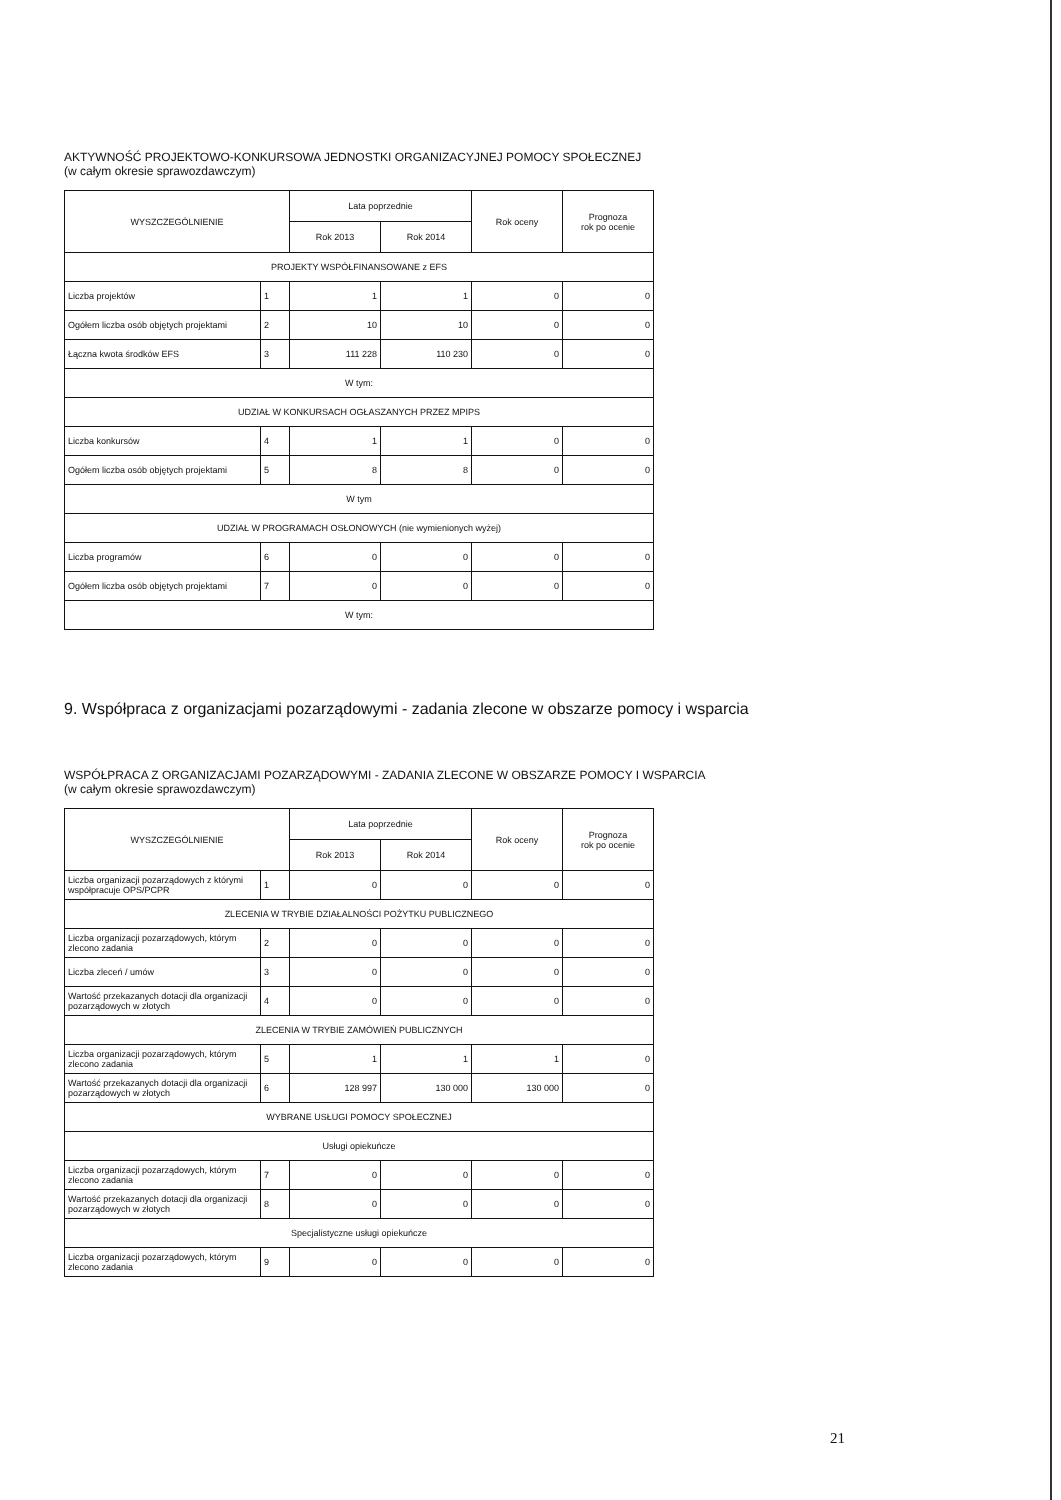AKTYWNOŚĆ PROJEKTOWO-KONKURSOWA JEDNOSTKI ORGANIZACYJNEJ POMOCY SPOŁECZNEJ
(w całym okresie sprawozdawczym)
| WYSZCZEGÓLNIENIE | | Lata poprzednie | | Rok oceny | Prognoza rok po ocenie |
| --- | --- | --- | --- | --- | --- |
| | | Rok 2013 | Rok 2014 | | |
| PROJEKTY WSPÓŁFINANSOWANE z EFS | | | | | |
| Liczba projektów | 1 | 1 | 1 | 0 | 0 |
| Ogółem liczba osób objętych projektami | 2 | 10 | 10 | 0 | 0 |
| Łączna kwota środków EFS | 3 | 111 228 | 110 230 | 0 | 0 |
| W tym: | | | | | |
| UDZIAŁ W KONKURSACH OGŁASZANYCH PRZEZ MPIPS | | | | | |
| Liczba konkursów | 4 | 1 | 1 | 0 | 0 |
| Ogółem liczba osób objętych projektami | 5 | 8 | 8 | 0 | 0 |
| W tym | | | | | |
| UDZIAŁ W PROGRAMACH OSŁONOWYCH (nie wymienionych wyżej) | | | | | |
| Liczba programów | 6 | 0 | 0 | 0 | 0 |
| Ogółem liczba osób objętych projektami | 7 | 0 | 0 | 0 | 0 |
| W tym: | | | | | |
9. Współpraca z organizacjami pozarządowymi - zadania zlecone w obszarze pomocy i wsparcia
WSPÓŁPRACA Z ORGANIZACJAMI POZARZĄDOWYMI - ZADANIA ZLECONE W OBSZARZE POMOCY I WSPARCIA
(w całym okresie sprawozdawczym)
| WYSZCZEGÓLNIENIE | | Lata poprzednie | | Rok oceny | Prognoza rok po ocenie |
| --- | --- | --- | --- | --- | --- |
| | | Rok 2013 | Rok 2014 | | |
| Liczba organizacji pozarządowych z którymi współpracuje OPS/PCPR | 1 | 0 | 0 | 0 | 0 |
| ZLECENIA W TRYBIE DZIAŁALNOŚCI POŻYTKU PUBLICZNEGO | | | | | |
| Liczba organizacji pozarządowych, którym zlecono zadania | 2 | 0 | 0 | 0 | 0 |
| Liczba zleceń / umów | 3 | 0 | 0 | 0 | 0 |
| Wartość przekazanych dotacji dla organizacji pozarządowych w złotych | 4 | 0 | 0 | 0 | 0 |
| ZLECENIA W TRYBIE ZAMÓWIEŃ PUBLICZNYCH | | | | | |
| Liczba organizacji pozarządowych, którym zlecono zadania | 5 | 1 | 1 | 1 | 0 |
| Wartość przekazanych dotacji dla organizacji pozarządowych w złotych | 6 | 128 997 | 130 000 | 130 000 | 0 |
| WYBRANE USŁUGI POMOCY SPOŁECZNEJ | | | | | |
| Usługi opiekuńcze | | | | | |
| Liczba organizacji pozarządowych, którym zlecono zadania | 7 | 0 | 0 | 0 | 0 |
| Wartość przekazanych dotacji dla organizacji pozarządowych w złotych | 8 | 0 | 0 | 0 | 0 |
| Specjalistyczne usługi opiekuńcze | | | | | |
| Liczba organizacji pozarządowych, którym zlecono zadania | 9 | 0 | 0 | 0 | 0 |
21